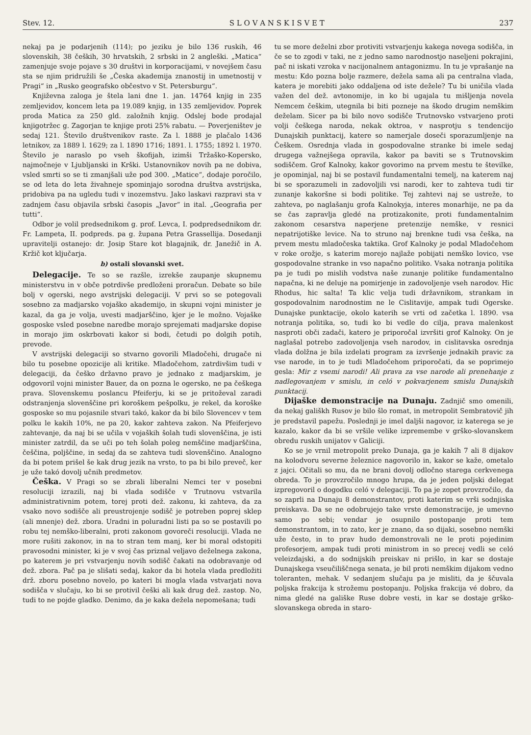Stev. 12. S L O V A N S K I S V E T 237
nekaj pa je podarjenih (114); po jeziku je bilo 136 ruskih, 46 slovenskih, 38 čeških, 30 hrvatskih, 2 srbski in 2 angleški. „Matica“ zamenjuje svoje pojave s 30 društvi in korporacijami, v novejšem času sta se njim pridružili še „Česka akademija znanostij in umetnostij v Pragi“ in „Rusko geografsko občestvo v St. Petersburgu“.
Književna zaloga je štela lani dne 1. jan. 14764 knjig in 235 zemljevidov, koncem leta pa 19.089 knjig, in 135 zemljevidov. Poprek proda Matica za 250 gld. založnih knjig. Odslej bode prodajal knjigotržec g. Zagorjan te knjige proti 25% rabatu. — Poverjeništev je sedaj 121. Število društvenikov raste. Za l. 1888 je plačalo 1436 letnikov, za 1889 l. 1629; za l. 1890 1716; 1891. l. 1755; 1892 l. 1970. Število je naraslo po vseh škofijah, izimši Tržaško-Kopersko, najmočneje v Ljubljanski in Krški. Ustanovnikov novih pa ne dobiva, vsled smrti so se ti zmanjšali uže pod 300. „Matice“, dodaje poročilo, se od leta do leta živahneje spominjajo sorodna društva avstrijska, pridobiva pa na ugledu tudi v inozemstvu. Jako laskavi razpravi sta v zadnjem času objavila srbski časopis „Javor“ in ital. „Geografia per tutti“.
Odbor je volil predsednikom g. prof. Levca, I. podpredsednikom dr. Fr. Lampeta, II. podpreds. pa g. župana Petra Grassellija. Dosedanji upravitelji ostanejo: dr. Josip Stare kot blagajnik, dr. Janežič in A. Kržič kot ključarja.
b) ostali slovanski svet.
Delegacije. Te so se razšle, izrekše zaupanje skupnemu ministerstvu in v obče potrdivše predloženi proračun. Debate so bile bolj v ogerski, nego avstrijski delegaciji. V prvi so se potegovali sosebno za madjarsko vojaško akademijo, in skupni vojni minister je kazal, da ga je volja, uvesti madjarščino, kjer je le možno. Vojaške gosposke vsled posebne naredbe morajo sprejemati madjarske dopise in morajo jim oskrbovati kakor si bodi, četudi po dolgih potih, prevode.
V avstrijski delegaciji so stvarno govorili Mladočehi, drugače ni bilo tu posebne opozicije ali kritike. Mladočehom, zatrdivšim tudi v delegaciji, da češko državno pravo je jednako z madjarskim, je odgovoril vojni minister Bauer, da on pozna le ogersko, ne pa češkega prava. Slovenskemu poslancu Pfeiferju, ki se je pritoževal zaradi odstranjenja slovenščine pri koroškem pešpolku, je rekel, da koroške gosposke so mu pojasnile stvari takó, kakor da bi bilo Slovencev v tem polku le kakih 10%, ne pa 20, kakor zahteva zakon. Na Pfeiferjevo zahtevanje, da naj bi se učila v vojaških šolah tudi slovenščina, je isti minister zatrdil, da se uči po teh šolah poleg nemščine madjarščina, češčina, poljščine, in sedaj da se zahteva tudi slovenščino. Analogno da bi potem prišel še kak drug jezik na vrsto, to pa bi bilo preveč, ker je uže takó dovolj učnih predmetov.
Češka. V Pragi so se zbrali liberalni Nemci ter v posebni resoluciji izrazili, naj bi vlada sodišče v Trutnovu vstvarila administrativnim potem, torej proti dež. zakonu, ki zahteva, da za vsako novo sodišče ali preustrojenje sodišč je potreben poprej sklep (ali mnenje) dež. zbora. Uradni in poluradni listi pa so se postavili po robu tej nemško-liberalni, proti zakonom govoreči resoluciji. Vlada ne more rušiti zakonov, in na to stran tem manj, ker bi moral odstopiti pravosodni minister, ki je v svoj čas priznal veljavo deželnega zakona, po katerem je pri vstvarjenju novih sodišč čakati na odobravanje od dež. zbora. Pač pa je slišati sedaj, kakor da bi hotela vlada predložiti drž. zboru posebno novelo, po kateri bi mogla vlada vstvarjati nova sodišča v slučaju, ko bi se protivil češki ali kak drug dež. zastop. No, tudi to ne pojde gladko. Denimo, da je kaka dežela nepomešana; tudi
tu se more deželni zbor protiviti vstvarjenju kakega novega sodišča, in če se to zgodi v taki, ne z jedno samo narodnostjo naseljeni pokrajini, pač ni iskati vzroka v nacijonalnem antagonizmu. In tu je vprašanje na mestu: Kdo pozna bolje razmere, dežela sama ali pa centralna vlada, katera je morebiti jako oddaljena od iste dežele? Tu bi uničila vlada važen del dež. avtonomije, in ko bi ugajala tu mišljenja novela Nemcem češkim, utegnila bi biti pozneje na škodo drugim nemškim deželam. Sicer pa bi bilo novo sodišče Trutnovsko vstvarjeno proti volji češkega naroda, nekak oktroa, v nasprotju s tendencijo Dunajskih punktacij, katere so namerjale doseči sporazumljenje na Češkem. Osrednja vlada in gospodovalne stranke bi imele sedaj drugega važnejšega opravila, kakor pa baviti se s Trutnovskim sodiščem. Grof Kalnoky, kakor govorimo na prvem mestu te številke, je opominjal, naj bi se postavil fundamentalni temelj, na katerem naj bi se sporazumeli in zadovoljili vsi narodi, ker to zahteva tudi tir zunanje kakoršne si bodi politike. Tej zahtevi naj se ustreže, to zahteva, po naglašanju grofa Kalnokyja, interes monarhije, ne pa da se čas zapravlja gledé na protizakonite, proti fundamentalnim zakonom cesarstva naperjene pretenzije nemške, v resnici nepatrijotiške levice. Na to struno naj brenkne tudi vsa češka, na prvem mestu mladočeska taktika. Grof Kalnoky je podal Mladočehom v roke orožje, s katerim morejo najlaže pobijati nemško lovico, vse gospodovalne stranke in vso napačno politiko. Vsaka notranja politika pa je tudi po mislih vodstva naše zunanje politike fundamentalno napačna, ki ne deluje na pomirjenje in zadovoljenje vseh narodov. Hic Rhodus, hic salta! Ta klic velja tudi državnikom, strankam in gospodovalnim narodnostim ne le Cislitavije, ampak tudi Ogerske. Dunajske punktacije, okolo katerih se vrti od začetka l. 1890. vsa notranja politika, so, tudi ko bi vedle do cilja, prava malenkost nasproti obči zadači, katero je priporočal izvršiti grof Kalnoky. On je naglašal potrebo zadovoljenja vseh narodov, in cislitavska osrednja vlada dolžna je bila izdelati program za izvršenje jednakih pravic za vse narode, in to je tudi Mladočehom priporočati, da se poprimejo gesla: Mir z vsemi narodi! Ali prava za vse narode ali prenehanje z nadlegovanjem v smislu, in celó v pokvarjenem smislu Dunajskih punktacij.
Dijaške demonstracije na Dunaju. Zadnjič smo omenili, da nekaj gališkh Rusov je bilo šlo romat, in metropolit Sembratovič jih je predstavil papežu. Poslednji je imel daljši nagovor, iz katerega se je kazalo, kakor da bi se vršile velike izpremembe v grško-slovanskem obredu ruskih unijatov v Galiciji.
Ko se je vrnil metropolit preko Dunaja, ga je kakih 7 ali 8 dijakov na kolodvoru severne železnice nagovorilo in, kakor se kaže, ometalo z jajci. Očitali so mu, da ne brani dovolj odločno starega cerkvenega obreda. To je provzročilo mnogo hrupa, da je jeden poljski delegat izpregovoril o dogodku celó v delegaciji. To pa je zopet provzročilo, da so zaprli na Dunaju 8 demonstrantov, proti katerim se vrši sodnjiska preiskava. Da se ne odobrujejo take vrste demonstracije, je umevno samo po sebi; vendar je osupnilo postopanje proti tem demonstrantom, in to zato, ker je znano, da so dijaki, sosebno nemški uže često, in to prav hudo demonstrovali ne le proti pojedinim profesorjem, ampak tudi proti ministrom in so precej vedli se celó veleizdajski, a do sodnijskih preiskav ni prišlo, in kar se dostaje Dunajskega vseučiliščnega senata, je bil proti nemškim dijakom vedno toleranten, mehak. V sedanjem slučaju pa je misliti, da je ščuvala poljska frakcija k strožemu postopanju. Poljska frakcija vé dobro, da nima gledé na gališke Ruse dobre vesti, in kar se dostaje grško-slovanskega obreda in staro-